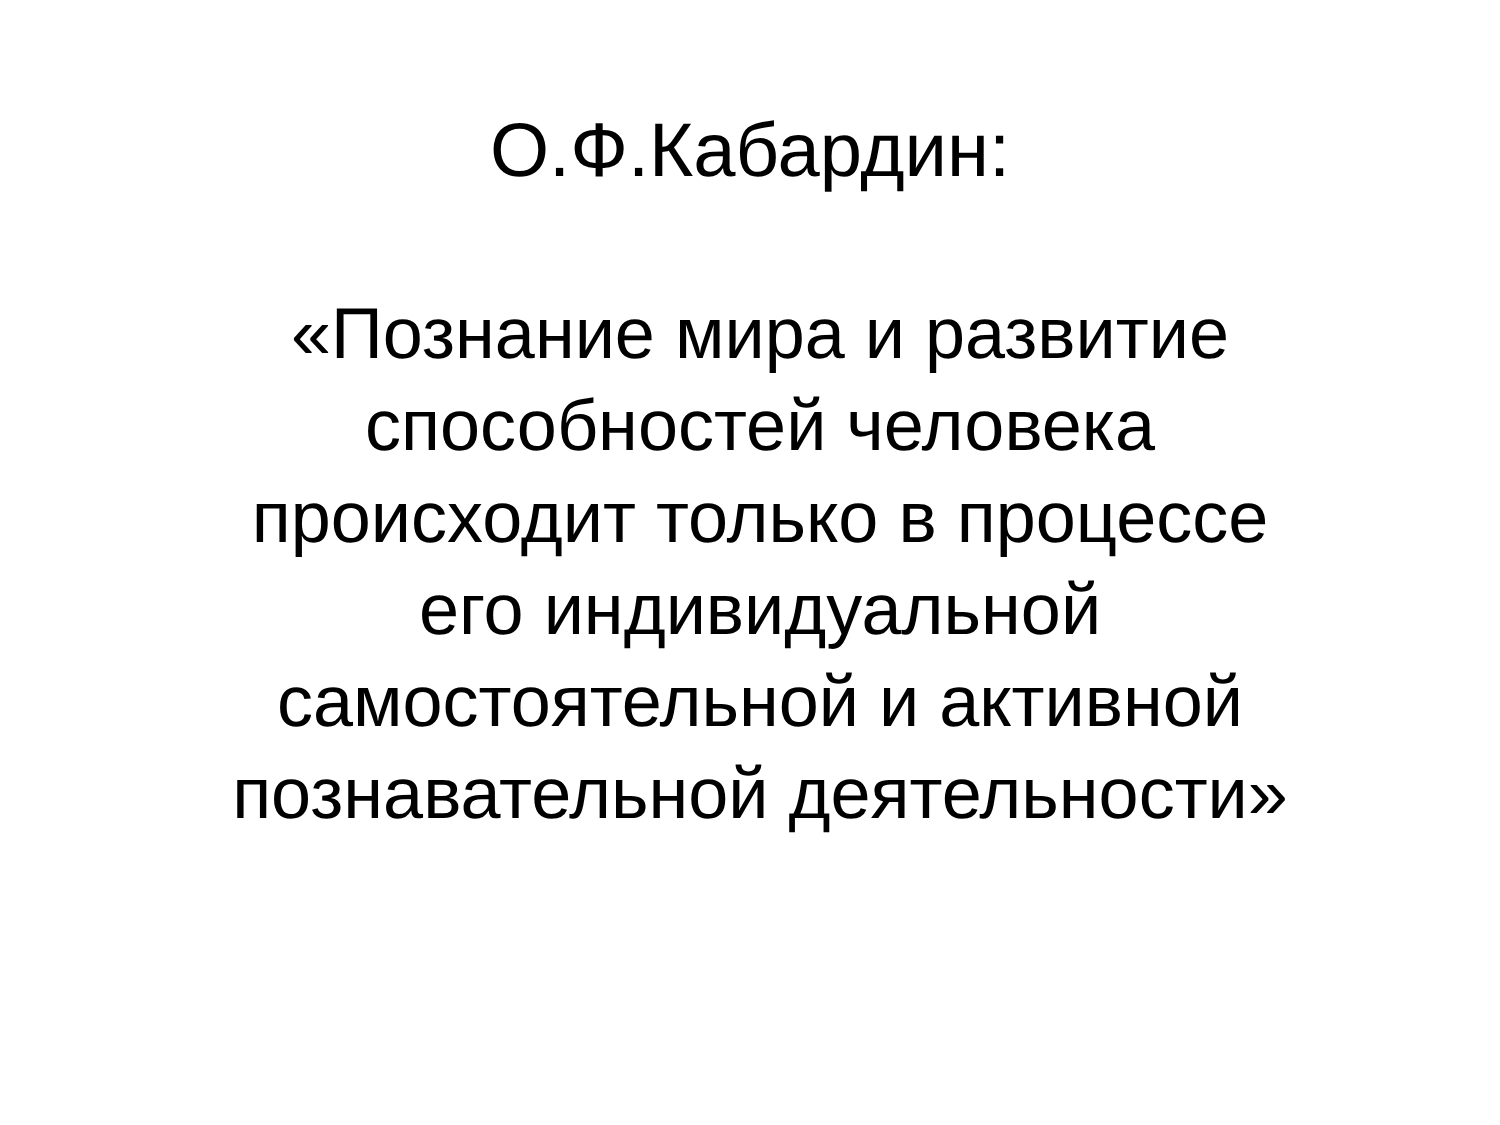О.Ф.Кабардин:
«Познание мира и развитие
способностей человека
происходит только в процессе
его индивидуальной
самостоятельной и активной
познавательной деятельности»